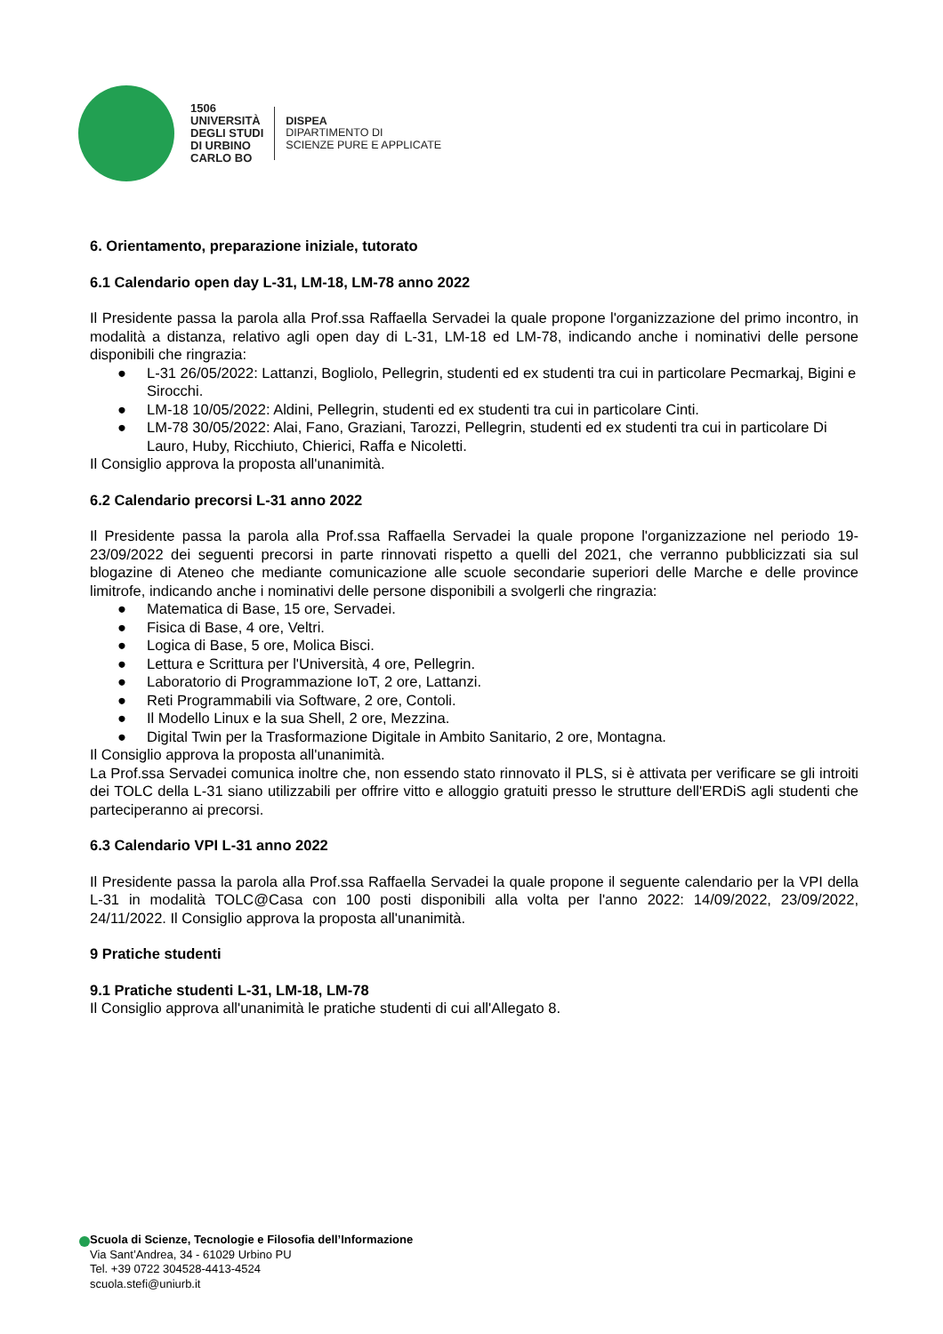1506
UNIVERSITÀ
DEGLI STUDI
DI URBINO
CARLO BO
DISPEA
DIPARTIMENTO DI
SCIENZE PURE E APPLICATE
6. Orientamento, preparazione iniziale, tutorato
6.1 Calendario open day L-31, LM-18, LM-78 anno 2022
Il Presidente passa la parola alla Prof.ssa Raffaella Servadei la quale propone l'organizzazione del primo incontro, in modalità a distanza, relativo agli open day di L-31, LM-18 ed LM-78, indicando anche i nominativi delle persone disponibili che ringrazia:
● L-31 26/05/2022: Lattanzi, Bogliolo, Pellegrin, studenti ed ex studenti tra cui in particolare Pecmarkaj, Bigini e Sirocchi.
● LM-18 10/05/2022: Aldini, Pellegrin, studenti ed ex studenti tra cui in particolare Cinti.
● LM-78 30/05/2022: Alai, Fano, Graziani, Tarozzi, Pellegrin, studenti ed ex studenti tra cui in particolare Di Lauro, Huby, Ricchiuto, Chierici, Raffa e Nicoletti.
Il Consiglio approva la proposta all'unanimità.
6.2 Calendario precorsi L-31 anno 2022
Il Presidente passa la parola alla Prof.ssa Raffaella Servadei la quale propone l'organizzazione nel periodo 19-23/09/2022 dei seguenti precorsi in parte rinnovati rispetto a quelli del 2021, che verranno pubblicizzati sia sul blogazine di Ateneo che mediante comunicazione alle scuole secondarie superiori delle Marche e delle province limitrofe, indicando anche i nominativi delle persone disponibili a svolgerli che ringrazia:
● Matematica di Base, 15 ore, Servadei.
● Fisica di Base, 4 ore, Veltri.
● Logica di Base, 5 ore, Molica Bisci.
● Lettura e Scrittura per l'Università, 4 ore, Pellegrin.
● Laboratorio di Programmazione IoT, 2 ore, Lattanzi.
● Reti Programmabili via Software, 2 ore, Contoli.
● Il Modello Linux e la sua Shell, 2 ore, Mezzina.
● Digital Twin per la Trasformazione Digitale in Ambito Sanitario, 2 ore, Montagna.
Il Consiglio approva la proposta all'unanimità.
La Prof.ssa Servadei comunica inoltre che, non essendo stato rinnovato il PLS, si è attivata per verificare se gli introiti dei TOLC della L-31 siano utilizzabili per offrire vitto e alloggio gratuiti presso le strutture dell'ERDiS agli studenti che parteciperanno ai precorsi.
6.3 Calendario VPI L-31 anno 2022
Il Presidente passa la parola alla Prof.ssa Raffaella Servadei la quale propone il seguente calendario per la VPI della L-31 in modalità TOLC@Casa con 100 posti disponibili alla volta per l'anno 2022: 14/09/2022, 23/09/2022, 24/11/2022. Il Consiglio approva la proposta all'unanimità.
9 Pratiche studenti
9.1 Pratiche studenti L-31, LM-18, LM-78
Il Consiglio approva all'unanimità le pratiche studenti di cui all'Allegato 8.
Scuola di Scienze, Tecnologie e Filosofia dell’Informazione
Via Sant’Andrea, 34 - 61029 Urbino PU
Tel. +39 0722 304528-4413-4524
scuola.stefi@uniurb.it